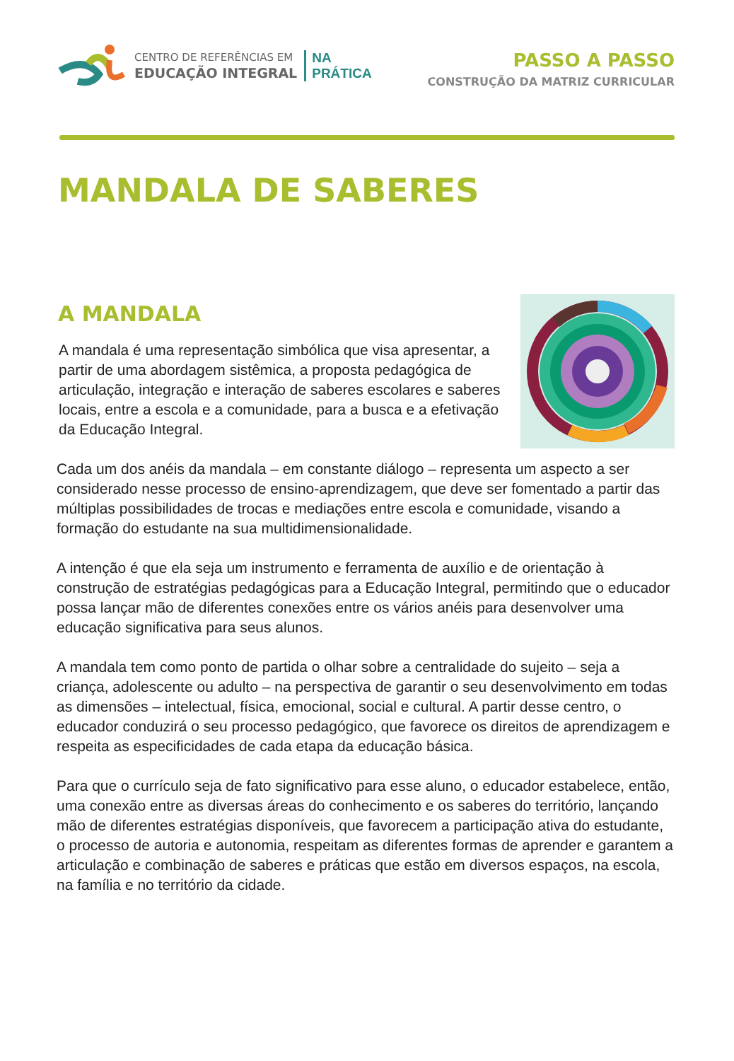CENTRO DE REFERÊNCIAS EM
EDUCAÇÃO INTEGRAL
NA
PRÁTICA
PASSO A PASSO
CONSTRUÇÃO DA MATRIZ CURRICULAR
MANDALA DE SABERES
A MANDALA
A mandala é uma representação simbólica que visa apresentar, a partir de uma abordagem sistêmica, a proposta pedagógica de articulação, integração e interação de saberes escolares e saberes locais, entre a escola e a comunidade, para a busca e a efetivação da Educação Integral.
Cada um dos anéis da mandala – em constante diálogo – representa um aspecto a ser considerado nesse processo de ensino-aprendizagem, que deve ser fomentado a partir das múltiplas possibilidades de trocas e mediações entre escola e comunidade, visando a formação do estudante na sua multidimensionalidade.
A intenção é que ela seja um instrumento e ferramenta de auxílio e de orientação à construção de estratégias pedagógicas para a Educação Integral, permitindo que o educador possa lançar mão de diferentes conexões entre os vários anéis para desenvolver uma educação significativa para seus alunos.
A mandala tem como ponto de partida o olhar sobre a centralidade do sujeito – seja a criança, adolescente ou adulto – na perspectiva de garantir o seu desenvolvimento em todas as dimensões – intelectual, física, emocional, social e cultural. A partir desse centro, o educador conduzirá o seu processo pedagógico, que favorece os direitos de aprendizagem e respeita as especificidades de cada etapa da educação básica.
Para que o currículo seja de fato significativo para esse aluno, o educador estabelece, então, uma conexão entre as diversas áreas do conhecimento e os saberes do território, lançando mão de diferentes estratégias disponíveis, que favorecem a participação ativa do estudante, o processo de autoria e autonomia, respeitam as diferentes formas de aprender e garantem a articulação e combinação de saberes e práticas que estão em diversos espaços, na escola, na família e no território da cidade.